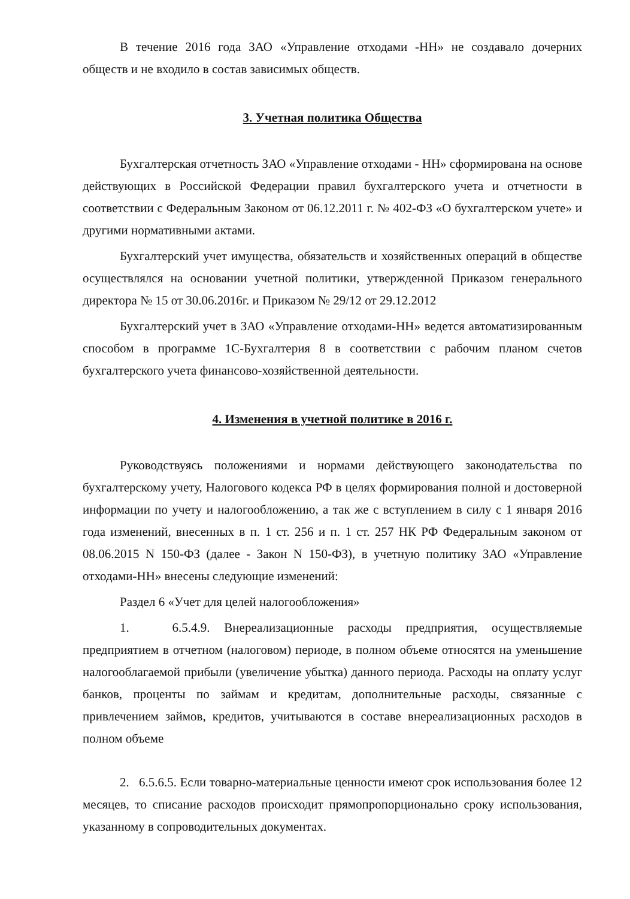В течение 2016 года ЗАО «Управление отходами -НН» не создавало дочерних обществ и не входило в состав зависимых обществ.
3. Учетная политика Общества
Бухгалтерская отчетность ЗАО «Управление отходами - НН» сформирована на основе действующих в Российской Федерации правил бухгалтерского учета и отчетности в соответствии с Федеральным Законом от 06.12.2011 г. № 402-ФЗ «О бухгалтерском учете» и другими нормативными актами.
Бухгалтерский учет имущества, обязательств и хозяйственных операций в обществе осуществлялся на основании учетной политики, утвержденной Приказом генерального директора № 15 от 30.06.2016г. и Приказом № 29/12 от 29.12.2012
Бухгалтерский учет в ЗАО «Управление отходами-НН» ведется автоматизированным способом в программе 1С-Бухгалтерия 8 в соответствии с рабочим планом счетов бухгалтерского учета финансово-хозяйственной деятельности.
4. Изменения в учетной политике в 2016 г.
Руководствуясь положениями и нормами действующего законодательства по бухгалтерскому учету, Налогового кодекса РФ в целях формирования полной и достоверной информации по учету и налогообложению, а так же с вступлением в силу с 1 января 2016 года изменений, внесенных в п. 1 ст. 256 и п. 1 ст. 257 НК РФ Федеральным законом от 08.06.2015 N 150-ФЗ (далее - Закон N 150-ФЗ), в учетную политику ЗАО «Управление отходами-НН» внесены следующие изменений:
Раздел 6 «Учет для целей налогообложения»
1. 6.5.4.9. Внереализационные расходы предприятия, осуществляемые предприятием в отчетном (налоговом) периоде, в полном объеме относятся на уменьшение налогооблагаемой прибыли (увеличение убытка) данного периода. Расходы на оплату услуг банков, проценты по займам и кредитам, дополнительные расходы, связанные с привлечением займов, кредитов, учитываются в составе внереализационных расходов в полном объеме
2. 6.5.6.5. Если товарно-материальные ценности имеют срок использования более 12 месяцев, то списание расходов происходит прямопропорционально сроку использования, указанному в сопроводительных документах.